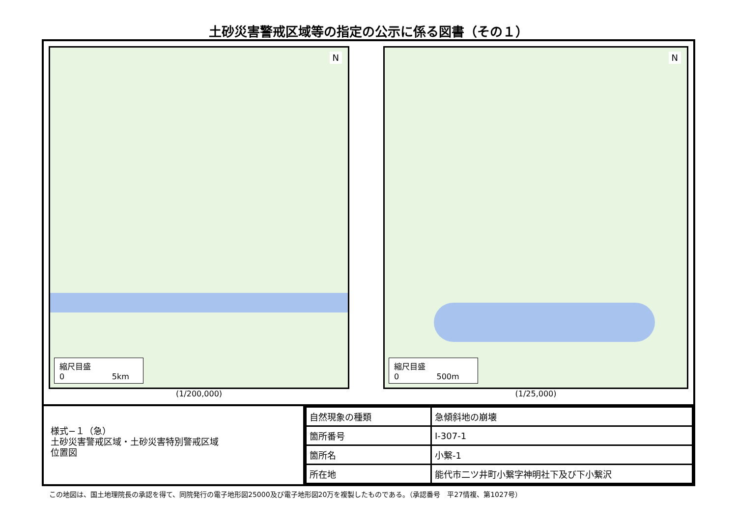土砂災害警戒区域等の指定の公示に係る図書（その１）
N
縮尺目盛
0 5km
(1/200,000)
N
縮尺目盛
0 500m
(1/25,000)
様式−１（急）
土砂災害警戒区域・土砂災害特別警戒区域
位置図
| 自然現象の種類 | 急傾斜地の崩壊 |
| 箇所番号 | Ⅰ-307-1 |
| 箇所名 | 小繋-1 |
| 所在地 | 能代市二ツ井町小繋字神明社下及び下小繋沢 |
この地図は、国土地理院長の承認を得て、同院発行の電子地形図25000及び電子地形図20万を複製したものである。（承認番号　平27情複、第1027号）